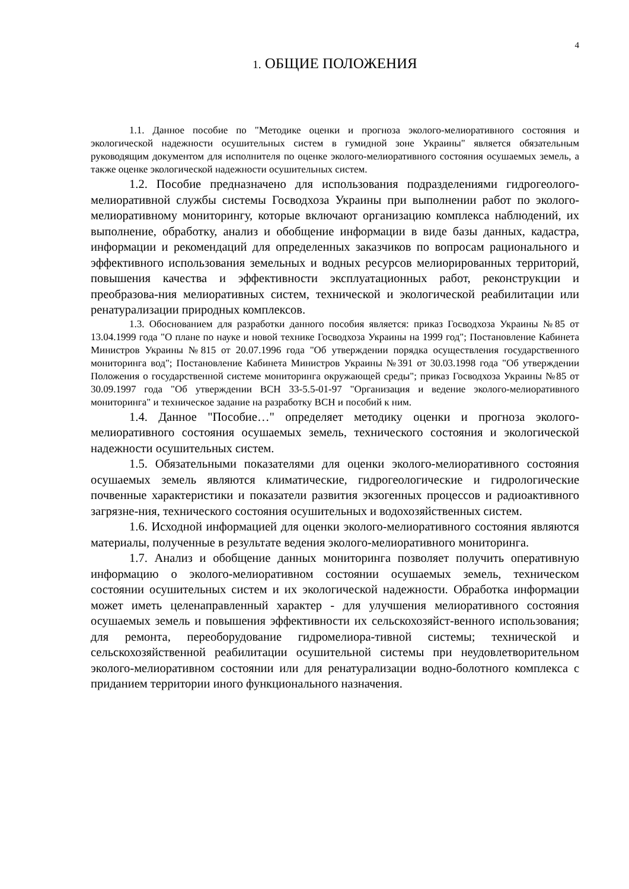4
1. ОБЩИЕ ПОЛОЖЕНИЯ
1.1. Данное пособие по "Методике оценки и прогноза эколого-мелиоративного состояния и экологической надежности осушительных систем в гумидной зоне Украины" является обязательным руководящим документом для исполнителя по оценке эколого-мелиоративного состояния осушаемых земель, а также оценке экологической надежности осушительных систем.
1.2. Пособие предназначено для использования подразделениями гидрогеолого-мелиоративной службы системы Госводхоза Украины при выполнении работ по эколого-мелиоративному мониторингу, которые включают организацию комплекса наблюдений, их выполнение, обработку, анализ и обобщение информации в виде базы данных, кадастра, информации и рекомендаций для определенных заказчиков по вопросам рационального и эффективного использования земельных и водных ресурсов мелиорированных территорий, повышения качества и эффективности эксплуатационных работ, реконструкции и преобразова-ния мелиоративных систем, технической и экологической реабилитации или ренатурализации природных комплексов.
1.3. Обоснованием для разработки данного пособия является: приказ Госводхоза Украины №85 от 13.04.1999 года "О плане по науке и новой технике Госводхоза Украины на 1999 год"; Постановление Кабинета Министров Украины №815 от 20.07.1996 года "Об утверждении порядка осуществления государственного мониторинга вод"; Постановление Кабинета Министров Украины №391 от 30.03.1998 года "Об утверждении Положения о государственной системе мониторинга окружающей среды"; приказ Госводхоза Украины №85 от 30.09.1997 года "Об утверждении ВСН 33-5.5-01-97 "Организация и ведение эколого-мелиоративного мониторинга" и техническое задание на разработку ВСН и пособий к ним.
1.4. Данное "Пособие…" определяет методику оценки и прогноза эколого-мелиоративного состояния осушаемых земель, технического состояния и экологической надежности осушительных систем.
1.5. Обязательными показателями для оценки эколого-мелиоративного состояния осушаемых земель являются климатические, гидрогеологические и гидрологические почвенные характеристики и показатели развития экзогенных процессов и радиоактивного загрязне-ния, технического состояния осушительных и водохозяйственных систем.
1.6. Исходной информацией для оценки эколого-мелиоративного состояния являются материалы, полученные в результате ведения эколого-мелиоративного мониторинга.
1.7. Анализ и обобщение данных мониторинга позволяет получить оперативную информацию о эколого-мелиоративном состоянии осушаемых земель, техническом состоянии осушительных систем и их экологической надежности. Обработка информации может иметь целенаправленный характер - для улучшения мелиоративного состояния осушаемых земель и повышения эффективности их сельскохозяйст-венного использования; для ремонта, переоборудование гидромелиора-тивной системы; технической и сельскохозяйственной реабилитации осушительной системы при неудовлетворительном эколого-мелиоративном состоянии или для ренатурализации водно-болотного комплекса с приданием территории иного функционального назначения.